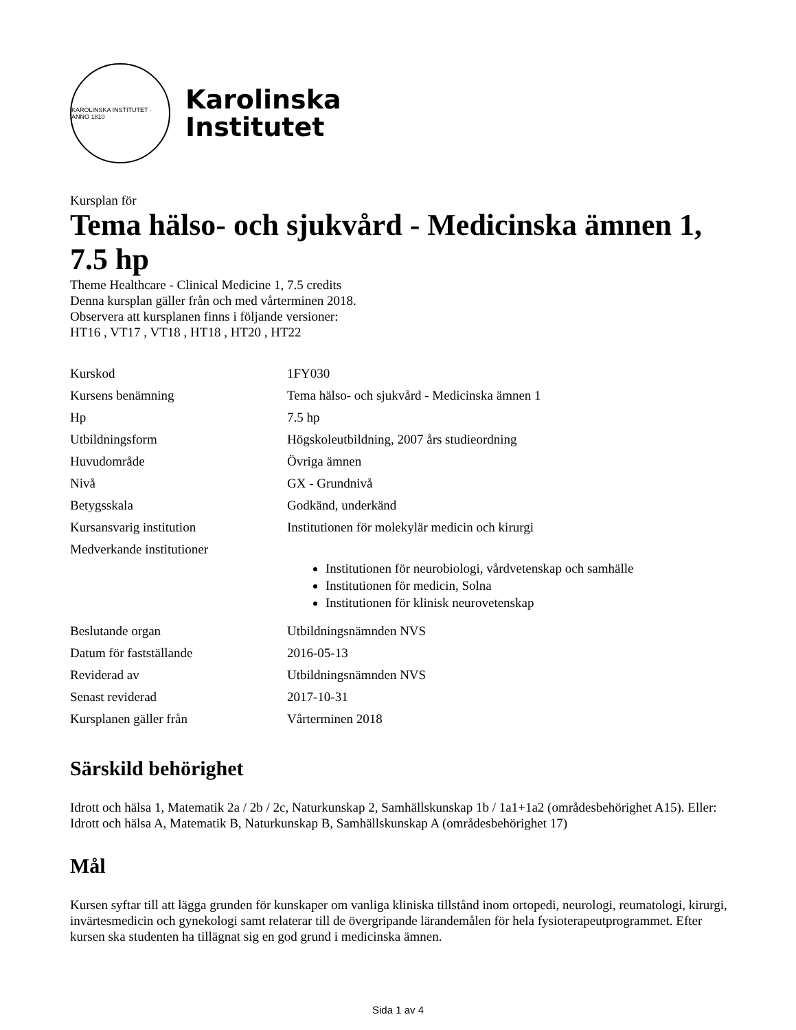KAROLINSKA INSTITUTET · ANNO 1810
Karolinska
Institutet
Kursplan för
Tema hälso- och sjukvård - Medicinska ämnen 1, 7.5 hp
Theme Healthcare - Clinical Medicine 1, 7.5 credits
Denna kursplan gäller från och med vårterminen 2018.
Observera att kursplanen finns i följande versioner:
HT16 , VT17 , VT18 , HT18 , HT20 , HT22
| Kurskod | 1FY030 |
| Kursens benämning | Tema hälso- och sjukvård - Medicinska ämnen 1 |
| Hp | 7.5 hp |
| Utbildningsform | Högskoleutbildning, 2007 års studieordning |
| Huvudområde | Övriga ämnen |
| Nivå | GX - Grundnivå |
| Betygsskala | Godkänd, underkänd |
| Kursansvarig institution | Institutionen för molekylär medicin och kirurgi |
| Medverkande institutioner | Institutionen för neurobiologi, vårdvetenskap och samhälle Institutionen för medicin, Solna Institutionen för klinisk neurovetenskap |
| Beslutande organ | Utbildningsnämnden NVS |
| Datum för fastställande | 2016-05-13 |
| Reviderad av | Utbildningsnämnden NVS |
| Senast reviderad | 2017-10-31 |
| Kursplanen gäller från | Vårterminen 2018 |
Särskild behörighet
Idrott och hälsa 1, Matematik 2a / 2b / 2c, Naturkunskap 2, Samhällskunskap 1b / 1a1+1a2 (områdesbehörighet A15). Eller: Idrott och hälsa A, Matematik B, Naturkunskap B, Samhällskunskap A (områdesbehörighet 17)
Mål
Kursen syftar till att lägga grunden för kunskaper om vanliga kliniska tillstånd inom ortopedi, neurologi, reumatologi, kirurgi, invärtesmedicin och gynekologi samt relaterar till de övergripande lärandemålen för hela fysioterapeutprogrammet. Efter kursen ska studenten ha tillägnat sig en god grund i medicinska ämnen.
Sida 1 av 4